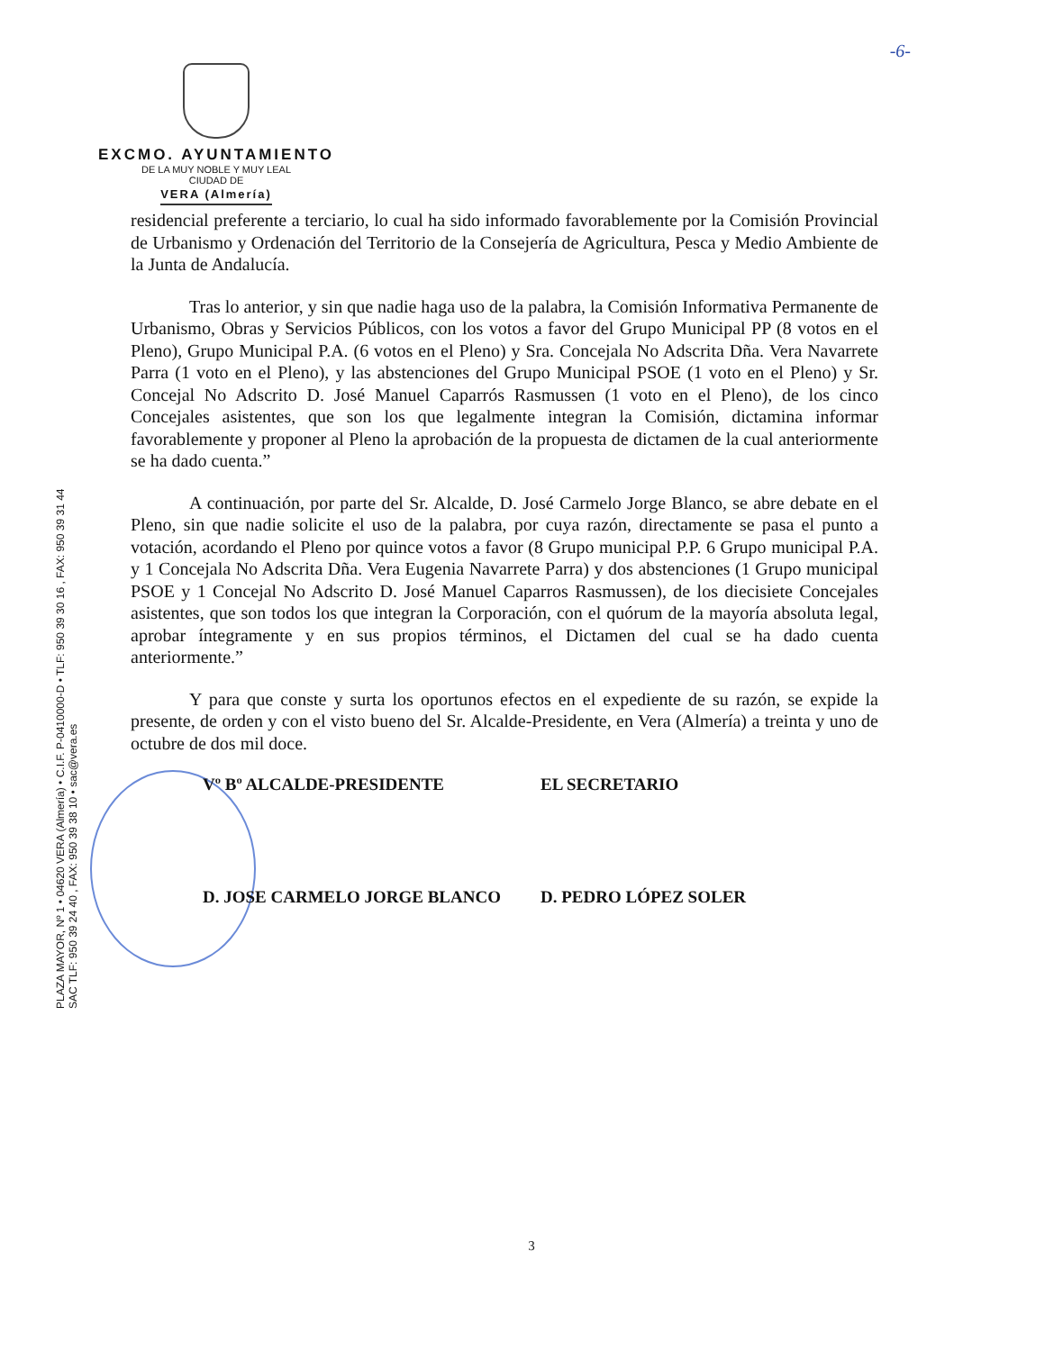-6-
EXCMO. AYUNTAMIENTO
DE LA MUY NOBLE Y MUY LEAL
CIUDAD DE
VERA (Almería)
PLAZA MAYOR, Nº 1 • 04620 VERA (Almería) • C.I.F. P-0410000-D • TLF: 950 39 30 16 , FAX: 950 39 31 44
SAC TLF: 950 39 24 40 , FAX: 950 39 38 10 • sac@vera.es
residencial preferente a terciario, lo cual ha sido informado favorablemente por la Comisión Provincial de Urbanismo y Ordenación del Territorio de la Consejería de Agricultura, Pesca y Medio Ambiente de la Junta de Andalucía.
Tras lo anterior, y sin que nadie haga uso de la palabra, la Comisión Informativa Permanente de Urbanismo, Obras y Servicios Públicos, con los votos a favor del Grupo Municipal PP (8 votos en el Pleno), Grupo Municipal P.A. (6 votos en el Pleno) y Sra. Concejala No Adscrita Dña. Vera Navarrete Parra (1 voto en el Pleno), y las abstenciones del Grupo Municipal PSOE (1 voto en el Pleno) y Sr. Concejal No Adscrito D. José Manuel Caparrós Rasmussen (1 voto en el Pleno), de los cinco Concejales asistentes, que son los que legalmente integran la Comisión, dictamina informar favorablemente y proponer al Pleno la aprobación de la propuesta de dictamen de la cual anteriormente se ha dado cuenta.”
A continuación, por parte del Sr. Alcalde, D. José Carmelo Jorge Blanco, se abre debate en el Pleno, sin que nadie solicite el uso de la palabra, por cuya razón, directamente se pasa el punto a votación, acordando el Pleno por quince votos a favor (8 Grupo municipal P.P. 6 Grupo municipal P.A. y 1 Concejala No Adscrita Dña. Vera Eugenia Navarrete Parra) y dos abstenciones (1 Grupo municipal PSOE y 1 Concejal No Adscrito D. José Manuel Caparros Rasmussen), de los diecisiete Concejales asistentes, que son todos los que integran la Corporación, con el quórum de la mayoría absoluta legal, aprobar íntegramente y en sus propios términos, el Dictamen del cual se ha dado cuenta anteriormente.”
Y para que conste y surta los oportunos efectos en el expediente de su razón, se expide la presente, de orden y con el visto bueno del Sr. Alcalde-Presidente, en Vera (Almería) a treinta y uno de octubre de dos mil doce.
Vº Bº ALCALDE-PRESIDENTE EL SECRETARIO
D. JOSE CARMELO JORGE BLANCO D. PEDRO LÓPEZ SOLER
3